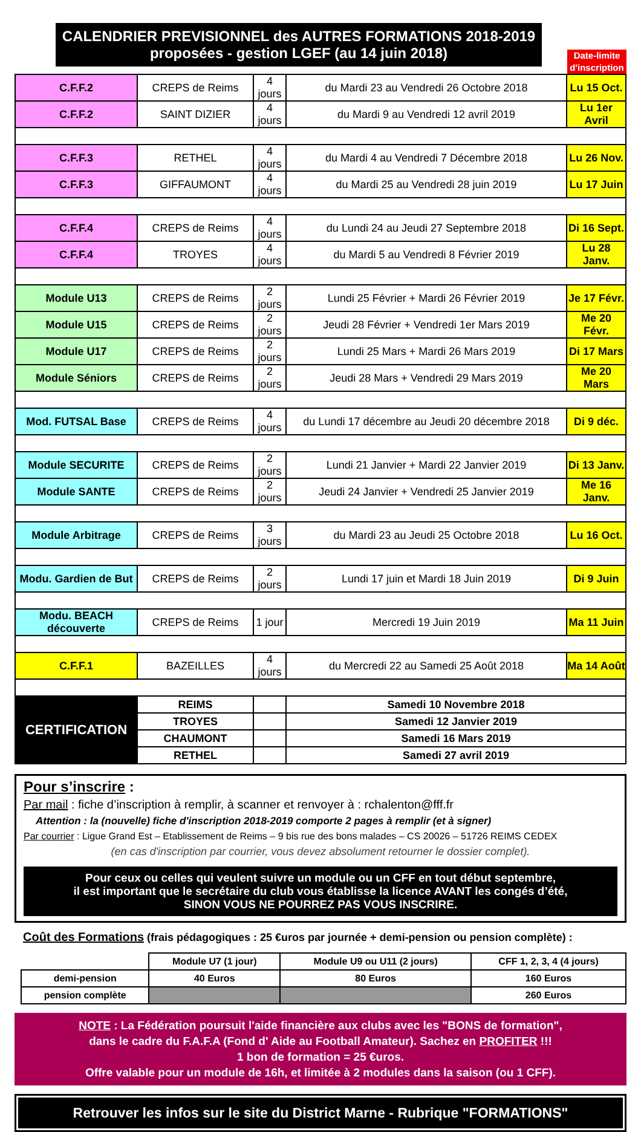CALENDRIER PREVISIONNEL des AUTRES FORMATIONS 2018-2019
proposées - gestion LGEF (au 14 juin 2018)
Date-limite d'inscription
| C.F.F.2 | CREPS de Reims | 4 jours | du Mardi 23 au Vendredi 26 Octobre 2018 | Lu 15 Oct. |
| C.F.F.2 | SAINT DIZIER | 4 jours | du Mardi 9 au Vendredi 12 avril 2019 | Lu 1er Avril |
| C.F.F.3 | RETHEL | 4 jours | du Mardi 4 au Vendredi 7 Décembre 2018 | Lu 26 Nov. |
| C.F.F.3 | GIFFAUMONT | 4 jours | du Mardi 25 au Vendredi 28 juin 2019 | Lu 17 Juin |
| C.F.F.4 | CREPS de Reims | 4 jours | du Lundi 24 au Jeudi 27 Septembre 2018 | Di 16 Sept. |
| C.F.F.4 | TROYES | 4 jours | du Mardi 5 au Vendredi 8 Février 2019 | Lu 28 Janv. |
| Module U13 | CREPS de Reims | 2 jours | Lundi 25 Février + Mardi 26 Février 2019 | Je 17 Févr. |
| Module U15 | CREPS de Reims | 2 jours | Jeudi 28 Février + Vendredi 1er Mars 2019 | Me 20 Févr. |
| Module U17 | CREPS de Reims | 2 jours | Lundi 25 Mars + Mardi 26 Mars 2019 | Di 17 Mars |
| Module Séniors | CREPS de Reims | 2 jours | Jeudi 28 Mars + Vendredi 29 Mars 2019 | Me 20 Mars |
| Mod. FUTSAL Base | CREPS de Reims | 4 jours | du Lundi 17 décembre au Jeudi 20 décembre 2018 | Di 9 déc. |
| Module SECURITE | CREPS de Reims | 2 jours | Lundi 21 Janvier + Mardi 22 Janvier 2019 | Di 13 Janv. |
| Module SANTE | CREPS de Reims | 2 jours | Jeudi 24 Janvier + Vendredi 25 Janvier 2019 | Me 16 Janv. |
| Module Arbitrage | CREPS de Reims | 3 jours | du Mardi 23 au Jeudi 25 Octobre 2018 | Lu 16 Oct. |
| Modu. Gardien de But | CREPS de Reims | 2 jours | Lundi 17 juin et Mardi 18 Juin 2019 | Di 9 Juin |
| Modu. BEACH découverte | CREPS de Reims | 1 jour | Mercredi 19 Juin 2019 | Ma 11 Juin |
| C.F.F.1 | BAZEILLES | 4 jours | du Mercredi 22 au Samedi 25 Août 2018 | Ma 14 Août |
| CERTIFICATION | REIMS | | Samedi 10 Novembre 2018 | |
| | TROYES | | Samedi 12 Janvier 2019 | |
| | CHAUMONT | | Samedi 16 Mars 2019 | |
| | RETHEL | | Samedi 27 avril 2019 | |
Pour s’inscrire :
Par mail : fiche d’inscription à remplir, à scanner et renvoyer à : rchalenton@fff.fr
Attention : la (nouvelle) fiche d'inscription 2018-2019 comporte 2 pages à remplir (et à signer)
Par courrier : Ligue Grand Est – Etablissement de Reims – 9 bis rue des bons malades – CS 20026 – 51726 REIMS CEDEX
(en cas d'inscription par courrier, vous devez absolument retourner le dossier complet).
Pour ceux ou celles qui veulent suivre un module ou un CFF en tout début septembre,
il est important que le secrétaire du club vous établisse la licence AVANT les congés d’été,
SINON VOUS NE POURREZ PAS VOUS INSCRIRE.
Coût des Formations (frais pédagogiques : 25 €uros par journée + demi-pension ou pension complète) :
| | Module U7 (1 jour) | Module U9 ou U11 (2 jours) | CFF 1, 2, 3, 4 (4 jours) |
| demi-pension | 40 Euros | 80 Euros | 160 Euros |
| pension complète | | | 260 Euros |
NOTE : La Fédération poursuit l'aide financière aux clubs avec les "BONS de formation",
dans le cadre du F.A.F.A (Fond d' Aide au Football Amateur). Sachez en PROFITER !!!
1 bon de formation = 25 €uros.
Offre valable pour un module de 16h, et limitée à 2 modules dans la saison (ou 1 CFF).
Retrouver les infos sur le site du District Marne - Rubrique "FORMATIONS"